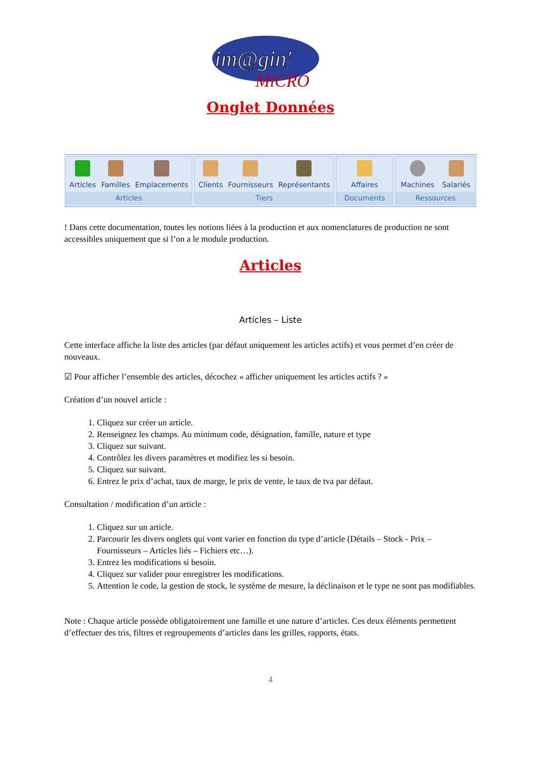im@gin'
MiCRO
Onglet Données
Articles Familles Emplacements
Articles
Clients Fournisseurs Représentants
Tiers
Affaires
Documents
Machines Salariés
Ressources
! Dans cette documentation, toutes les notions liées à la production et aux nomenclatures de production ne sont accessibles uniquement que si l’on a le module production.
Articles
Articles – Liste
Cette interface affiche la liste des articles (par défaut uniquement les articles actifs) et vous permet d’en créer de nouveaux.
☑ Pour afficher l’ensemble des articles, décochez « afficher uniquement les articles actifs ? »
Création d’un nouvel article :
1. Cliquez sur créer un article.
2. Renseignez les champs. Au minimum code, désignation, famille, nature et type
3. Cliquez sur suivant.
4. Contrôlez les divers paramètres et modifiez les si besoin.
5. Cliquez sur suivant.
6. Entrez le prix d’achat, taux de marge, le prix de vente, le taux de tva par défaut.
Consultation / modification d’un article :
1. Cliquez sur un article.
2. Parcourir les divers onglets qui vont varier en fonction du type d’article (Détails – Stock - Prix – Fournisseurs – Articles liés – Fichiers etc…).
3. Entrez les modifications si besoin.
4. Cliquez sur valider pour enregistrer les modifications.
5. Attention le code, la gestion de stock, le système de mesure, la déclinaison et le type ne sont pas modifiables.
Note : Chaque article possède obligatoirement une famille et une nature d’articles. Ces deux éléments permettent d’effectuer des tris, filtres et regroupements d’articles dans les grilles, rapports, états.
4